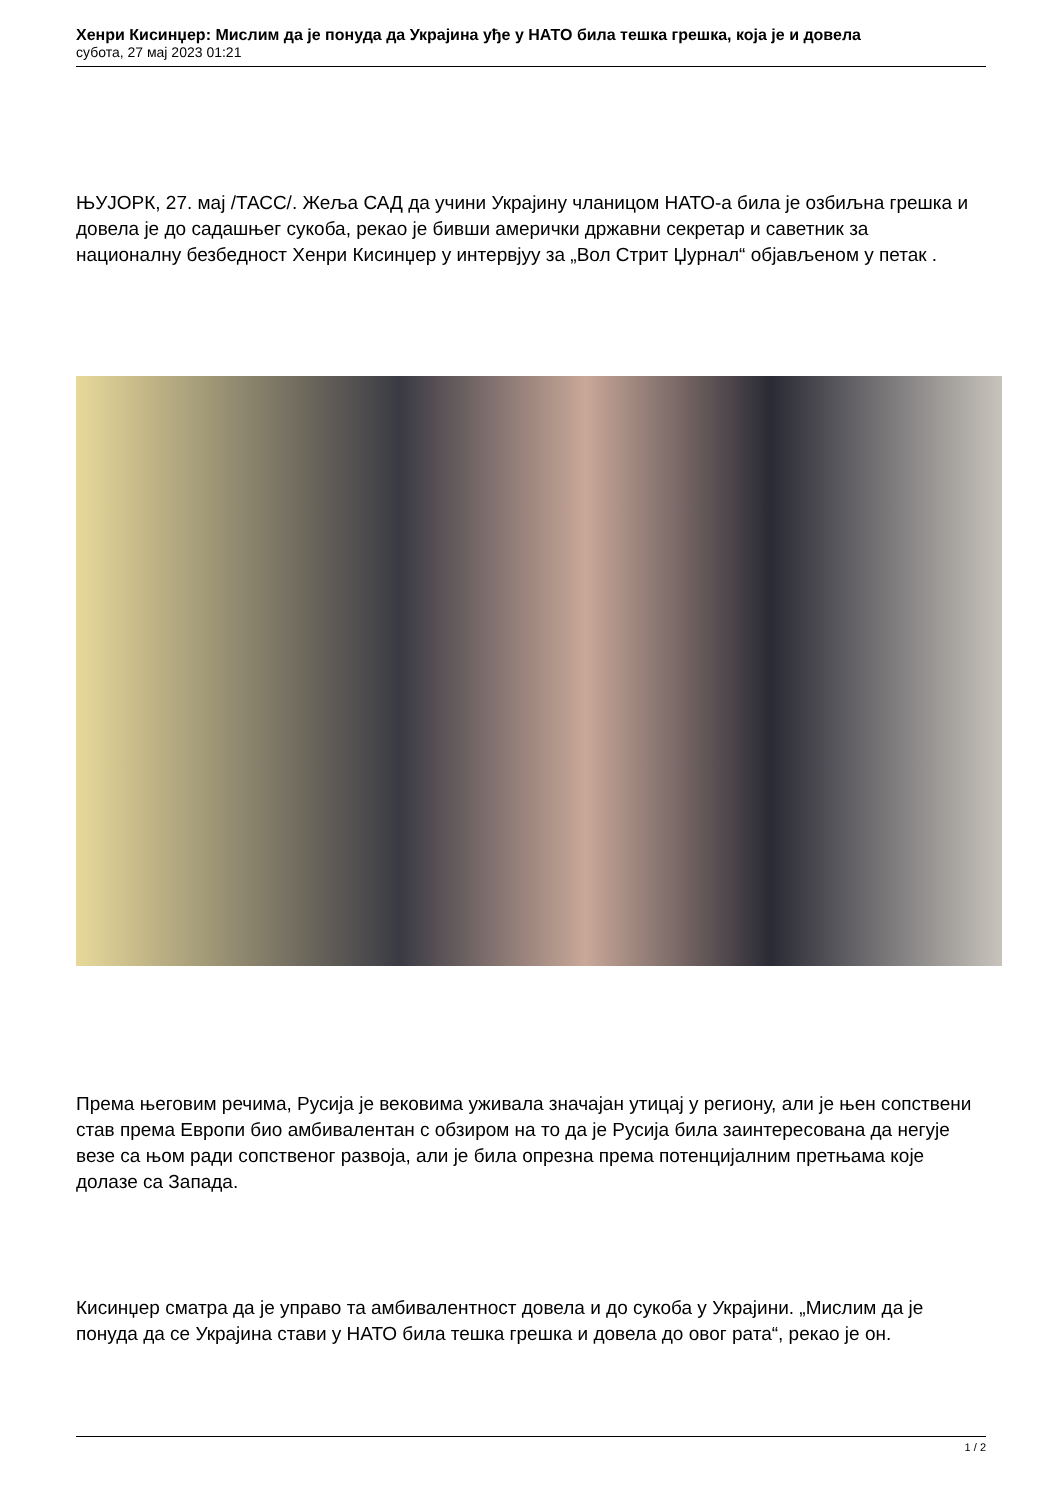Хенри Кисинџер: Мислим да је понуда да Украјина уђе у НАТО била тешка грешка, која је и довела
субота, 27 мај 2023 01:21
ЊУЈОРК, 27. мај /ТАСС/. Жеља САД да учини Украјину чланицом НАТО-а била је озбиљна грешка и довела је до садашњег сукоба, рекао је бивши амерички државни секретар и саветник за националну безбедност Хенри Кисинџер у интервјуу за „Вол Стрит Џурнал“ објављеном у петак .
Према његовим речима, Русија је вековима уживала значајан утицај у региону, али је њен сопствени став према Европи био амбивалентан с обзиром на то да је Русија била заинтересована да негује везе са њом ради сопственог развоја, али је била опрезна према потенцијалним претњама које долазе са Запада.
Кисинџер сматра да је управо та амбивалентност довела и до сукоба у Украјини. „Мислим да је понуда да се Украјина стави у НАТО била тешка грешка и довела до овог рата“, рекао је он.
1 / 2